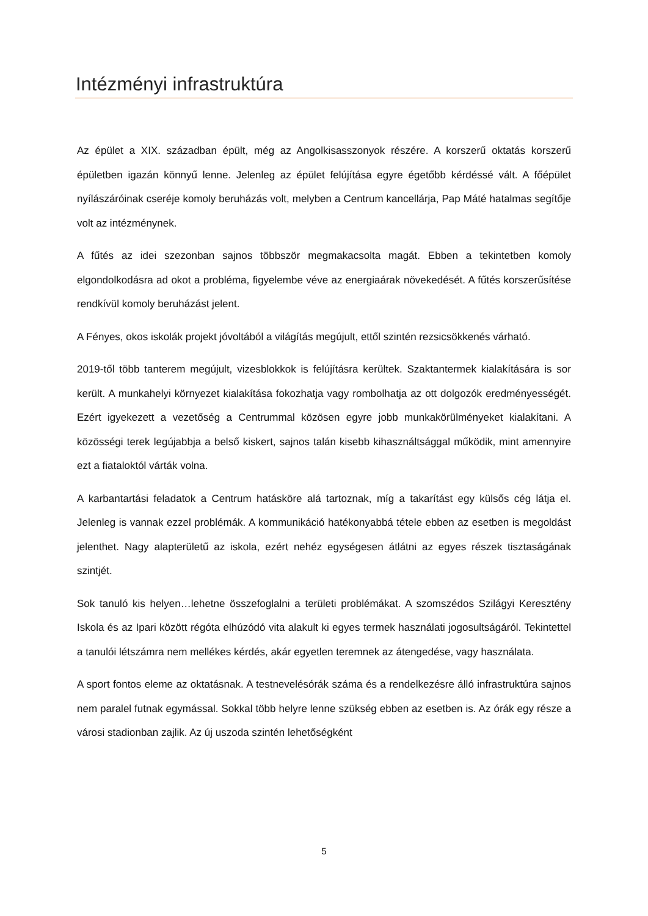Intézményi infrastruktúra
Az épület a XIX. században épült, még az Angolkisasszonyok részére. A korszerű oktatás korszerű épületben igazán könnyű lenne. Jelenleg az épület felújítása egyre égetőbb kérdéssé vált. A főépület nyílászáróinak cseréje komoly beruházás volt, melyben a Centrum kancellárja, Pap Máté hatalmas segítője volt az intézménynek.
A fűtés az idei szezonban sajnos többször megmakacsolta magát. Ebben a tekintetben komoly elgondolkodásra ad okot a probléma, figyelembe véve az energiaárak növekedését. A fűtés korszerűsítése rendkívül komoly beruházást jelent.
A Fényes, okos iskolák projekt jóvoltából a világítás megújult, ettől szintén rezsicsökkenés várható.
2019-től több tanterem megújult, vizesblokkok is felújításra kerültek. Szaktantermek kialakítására is sor került. A munkahelyi környezet kialakítása fokozhatja vagy rombolhatja az ott dolgozók eredményességét. Ezért igyekezett a vezetőség a Centrummal közösen egyre jobb munkakörülményeket kialakítani. A közösségi terek legújabbja a belső kiskert, sajnos talán kisebb kihasználtsággal működik, mint amennyire ezt a fiataloktól várták volna.
A karbantartási feladatok a Centrum hatásköre alá tartoznak, míg a takarítást egy külsős cég látja el. Jelenleg is vannak ezzel problémák. A kommunikáció hatékonyabbá tétele ebben az esetben is megoldást jelenthet. Nagy alapterületű az iskola, ezért nehéz egységesen átlátni az egyes részek tisztaságának szintjét.
Sok tanuló kis helyen…lehetne összefoglalni a területi problémákat. A szomszédos Szilágyi Keresztény Iskola és az Ipari között régóta elhúzódó vita alakult ki egyes termek használati jogosultságáról. Tekintettel a tanulói létszámra nem mellékes kérdés, akár egyetlen teremnek az átengedése, vagy használata.
A sport fontos eleme az oktatásnak. A testnevelésórák száma és a rendelkezésre álló infrastruktúra sajnos nem paralel futnak egymással. Sokkal több helyre lenne szükség ebben az esetben is. Az órák egy része a városi stadionban zajlik. Az új uszoda szintén lehetőségként
5